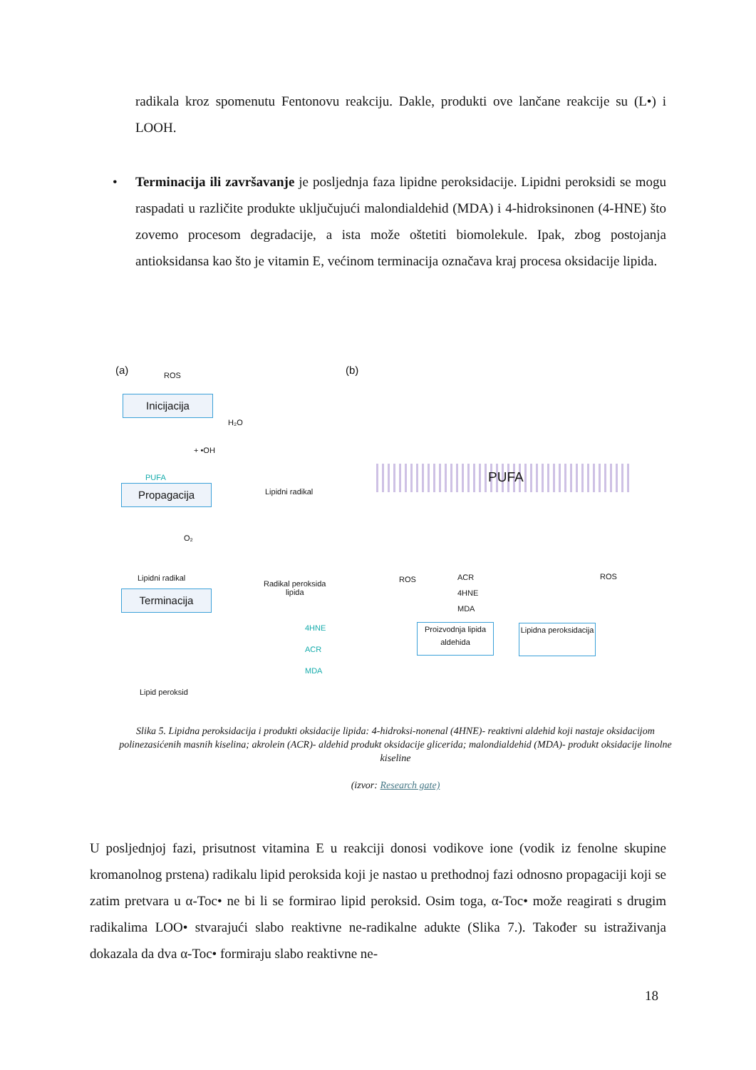radikala kroz spomenutu Fentonovu reakciju. Dakle, produkti ove lančane reakcije su (L•) i LOOH.
• Terminacija ili završavanje je posljednja faza lipidne peroksidacije. Lipidni peroksidi se mogu raspadati u različite produkte uključujući malondialdehid (MDA) i 4-hidroksinonen (4-HNE) što zovemo procesom degradacije, a ista može oštetiti biomolekule. Ipak, zbog postojanja antioksidansa kao što je vitamin E, većinom terminacija označava kraj procesa oksidacije lipida.
(a) ROS
Inicijacija
H₂O
+ •OH
PUFA
Lipidni radikal
Propagacija
O₂
Lipidni radikal
Radikal peroksida
lipida
Terminacija
4HNE
ACR
MDA
Lipid peroksid
(b)
PUFA
ROS
ACR
4HNE
MDA
ROS
Proizvodnja lipida aldehida
Lipidna peroksidacija
Slika 5. Lipidna peroksidacija i produkti oksidacije lipida: 4-hidroksi-nonenal (4HNE)- reaktivni aldehid koji nastaje oksidacijom polinezasićenih masnih kiselina; akrolein (ACR)- aldehid produkt oksidacije glicerida; malondialdehid (MDA)- produkt oksidacije linolne kiseline
(izvor: Research gate)
U posljednjoj fazi, prisutnost vitamina E u reakciji donosi vodikove ione (vodik iz fenolne skupine kromanolnog prstena) radikalu lipid peroksida koji je nastao u prethodnoj fazi odnosno propagaciji koji se zatim pretvara u α-Toc• ne bi li se formirao lipid peroksid. Osim toga, α-Toc• može reagirati s drugim radikalima LOO• stvarajući slabo reaktivne ne-radikalne adukte (Slika 7.). Također su istraživanja dokazala da dva α-Toc• formiraju slabo reaktivne ne-
18